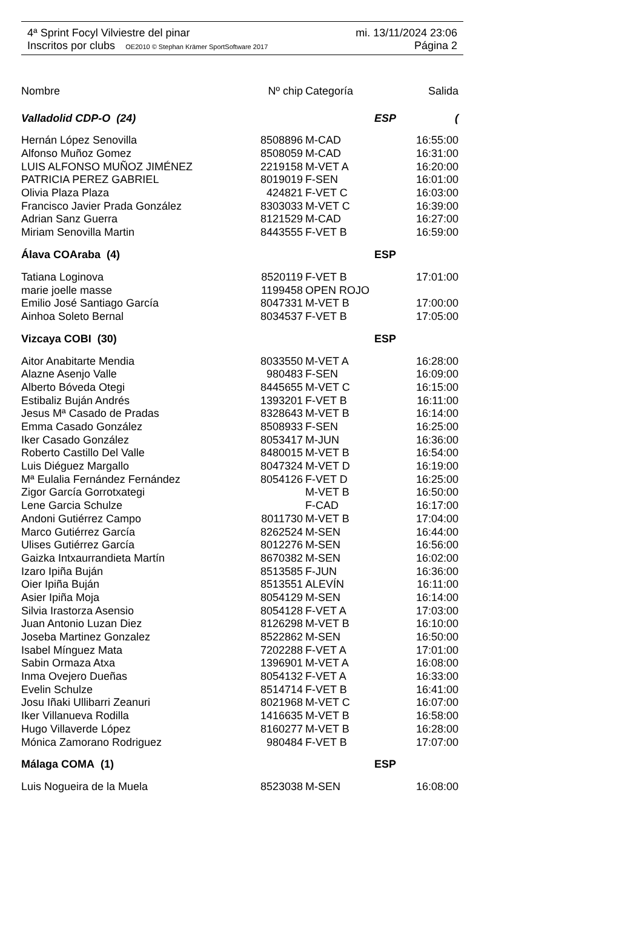4ª Sprint Focyl Vilviestre del pinar mi. 13/11/2024 23:06
Inscritos por clubs OE2010 © Stephan Krämer SportSoftware 2017 Página 2
| Nombre | Nº chip | Categoría | Salida |
| --- | --- | --- | --- |
| Valladolid CDP-O (24) | | ESP | ( |
| Hernán López Senovilla | 8508896 | M-CAD | 16:55:00 |
| Alfonso Muñoz Gomez | 8508059 | M-CAD | 16:31:00 |
| LUIS ALFONSO MUÑOZ JIMÉNEZ | 2219158 | M-VET A | 16:20:00 |
| PATRICIA PEREZ GABRIEL | 8019019 | F-SEN | 16:01:00 |
| Olivia Plaza Plaza | 424821 | F-VET C | 16:03:00 |
| Francisco Javier Prada González | 8303033 | M-VET C | 16:39:00 |
| Adrian Sanz Guerra | 8121529 | M-CAD | 16:27:00 |
| Miriam Senovilla Martin | 8443555 | F-VET B | 16:59:00 |
| Álava COAraba (4) | | ESP | |
| Tatiana Loginova | 8520119 | F-VET B | 17:01:00 |
| marie joelle masse | 1199458 | OPEN ROJO | |
| Emilio José Santiago García | 8047331 | M-VET B | 17:00:00 |
| Ainhoa Soleto Bernal | 8034537 | F-VET B | 17:05:00 |
| Vizcaya COBI (30) | | ESP | |
| Aitor Anabitarte Mendia | 8033550 | M-VET A | 16:28:00 |
| Alazne Asenjo Valle | 980483 | F-SEN | 16:09:00 |
| Alberto Bóveda Otegi | 8445655 | M-VET C | 16:15:00 |
| Estibaliz Buján Andrés | 1393201 | F-VET B | 16:11:00 |
| Jesus Mª Casado de Pradas | 8328643 | M-VET B | 16:14:00 |
| Emma Casado González | 8508933 | F-SEN | 16:25:00 |
| Iker Casado González | 8053417 | M-JUN | 16:36:00 |
| Roberto Castillo Del Valle | 8480015 | M-VET B | 16:54:00 |
| Luis Diéguez Margallo | 8047324 | M-VET D | 16:19:00 |
| Mª Eulalia Fernández Fernández | 8054126 | F-VET D | 16:25:00 |
| Zigor García Gorrotxategi | | M-VET B | 16:50:00 |
| Lene Garcia Schulze | | F-CAD | 16:17:00 |
| Andoni Gutiérrez Campo | 8011730 | M-VET B | 17:04:00 |
| Marco Gutiérrez García | 8262524 | M-SEN | 16:44:00 |
| Ulises Gutiérrez García | 8012276 | M-SEN | 16:56:00 |
| Gaizka Intxaurrandieta Martín | 8670382 | M-SEN | 16:02:00 |
| Izaro Ipiña Buján | 8513585 | F-JUN | 16:36:00 |
| Oier Ipiña Buján | 8513551 | ALEVÍN | 16:11:00 |
| Asier Ipiña Moja | 8054129 | M-SEN | 16:14:00 |
| Silvia Irastorza Asensio | 8054128 | F-VET A | 17:03:00 |
| Juan Antonio Luzan Diez | 8126298 | M-VET B | 16:10:00 |
| Joseba Martinez Gonzalez | 8522862 | M-SEN | 16:50:00 |
| Isabel Mínguez Mata | 7202288 | F-VET A | 17:01:00 |
| Sabin Ormaza Atxa | 1396901 | M-VET A | 16:08:00 |
| Inma Ovejero Dueñas | 8054132 | F-VET A | 16:33:00 |
| Evelin Schulze | 8514714 | F-VET B | 16:41:00 |
| Josu Iñaki Ullibarri Zeanuri | 8021968 | M-VET C | 16:07:00 |
| Iker Villanueva Rodilla | 1416635 | M-VET B | 16:58:00 |
| Hugo Villaverde López | 8160277 | M-VET B | 16:28:00 |
| Mónica Zamorano Rodriguez | 980484 | F-VET B | 17:07:00 |
| Málaga COMA (1) | | ESP | |
| Luis Nogueira de la Muela | 8523038 | M-SEN | 16:08:00 |